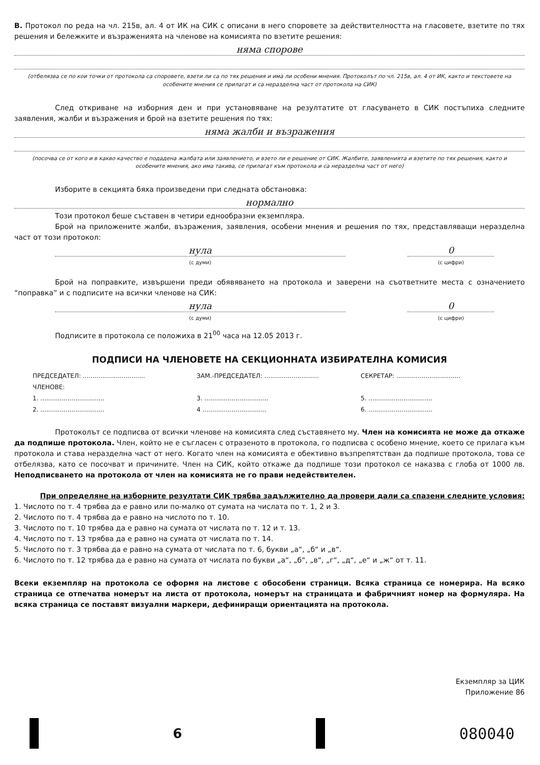В. Протокол по реда на чл. 215в, ал. 4 от ИК на СИК с описани в него споровете за действителността на гласовете, взетите по тях решения и бележките и възраженията на членове на комисията по взетите решения:
няма спорове
(отбелязва се по кои точки от протокола са споровете, взети ли са по тях решения и има ли особени мнения. Протоколът по чл. 215в, ал. 4 от ИК, както и текстовете на особените мнения се прилагат и са неразделна част от протокола на СИК)
След откриване на изборния ден и при установяване на резултатите от гласуването в СИК постъпиха следните заявления, жалби и възражения и брой на взетите решения по тях:
няма жалби и възражения
(посочва се от кого и в какво качество е подадена жалбата или заявлението, и взето ли е решение от СИК. Жалбите, заявленията и взетите по тях решения, както и особените мнения, ако има такива, се прилагат към протокола и са неразделна част от него)
Изборите в секцията бяха произведени при следната обстановка:
нормално
Този протокол беше съставен в четири еднообразни екземпляра.
Брой на приложените жалби, възражения, заявления, особени мнения и решения по тях, представляващи неразделна част от този протокол:
нула
(с думи)
0
(с цифри)
Брой на поправките, извършени преди обявяването на протокола и заверени на съответните места с означението “поправка” и с подписите на всички членове на СИК:
нула
(с думи)
0
(с цифри)
Подписите в протокола се положиха в 21<sup>00</sup> часа на 12.05 2013 г.
ПОДПИСИ НА ЧЛЕНОВЕТЕ НА СЕКЦИОННАТА ИЗБИРАТЕЛНА КОМИСИЯ
ПРЕДСЕДАТЕЛ: ................................
ЗАМ.-ПРЕДСЕДАТЕЛ: ............................
СЕКРЕТАР: .................................
ЧЛЕНОВЕ:
1. .................................
3. .................................
5. .................................
2. .................................
4 .................................
6. .................................
Протоколът се подписва от всички членове на комисията след съставянето му. Член на комисията не може да откаже да подпише протокола. Член, който не е съгласен с отразеното в протокола, го подписва с особено мнение, което се прилага към протокола и става неразделна част от него. Когато член на комисията е обективно възпрепятстван да подпише протокола, това се отбелязва, като се посочват и причините. Член на СИК, който откаже да подпише този протокол се наказва с глоба от 1000 лв. Неподписването на протокола от член на комисията не го прави недействителен.
При определяне на изборните резултати СИК трябва задължително да провери дали са спазени следните условия:
1. Числото по т. 4 трябва да е равно или по-малко от сумата на числата по т. 1, 2 и 3.
2. Числото по т. 4 трябва да е равно на числото по т. 10.
3. Числото по т. 10 трябва да е равно на сумата от числата по т. 12 и т. 13.
4. Числото по т. 13 трябва да е равно на сумата от числата по т. 14.
5. Числото по т. 3 трябва да е равно на сумата от числата по т. 6, букви „а“, „б“ и „в“.
6. Числото по т. 12 трябва да е равно на сумата от числата по букви „а“, „б“, „в“, „г“, „д“, „е“ и „ж“ от т. 11.
Всеки екземпляр на протокола се оформя на листове с обособени страници. Всяка страница се номерира. На всяко страница се отпечатва номерът на листа от протокола, номерът на страницата и фабричният номер на формуляра. На всяка страница се поставят визуални маркери, дефиниращи ориентацията на протокола.
Екземпляр за ЦИК
Приложение 86
6
080040